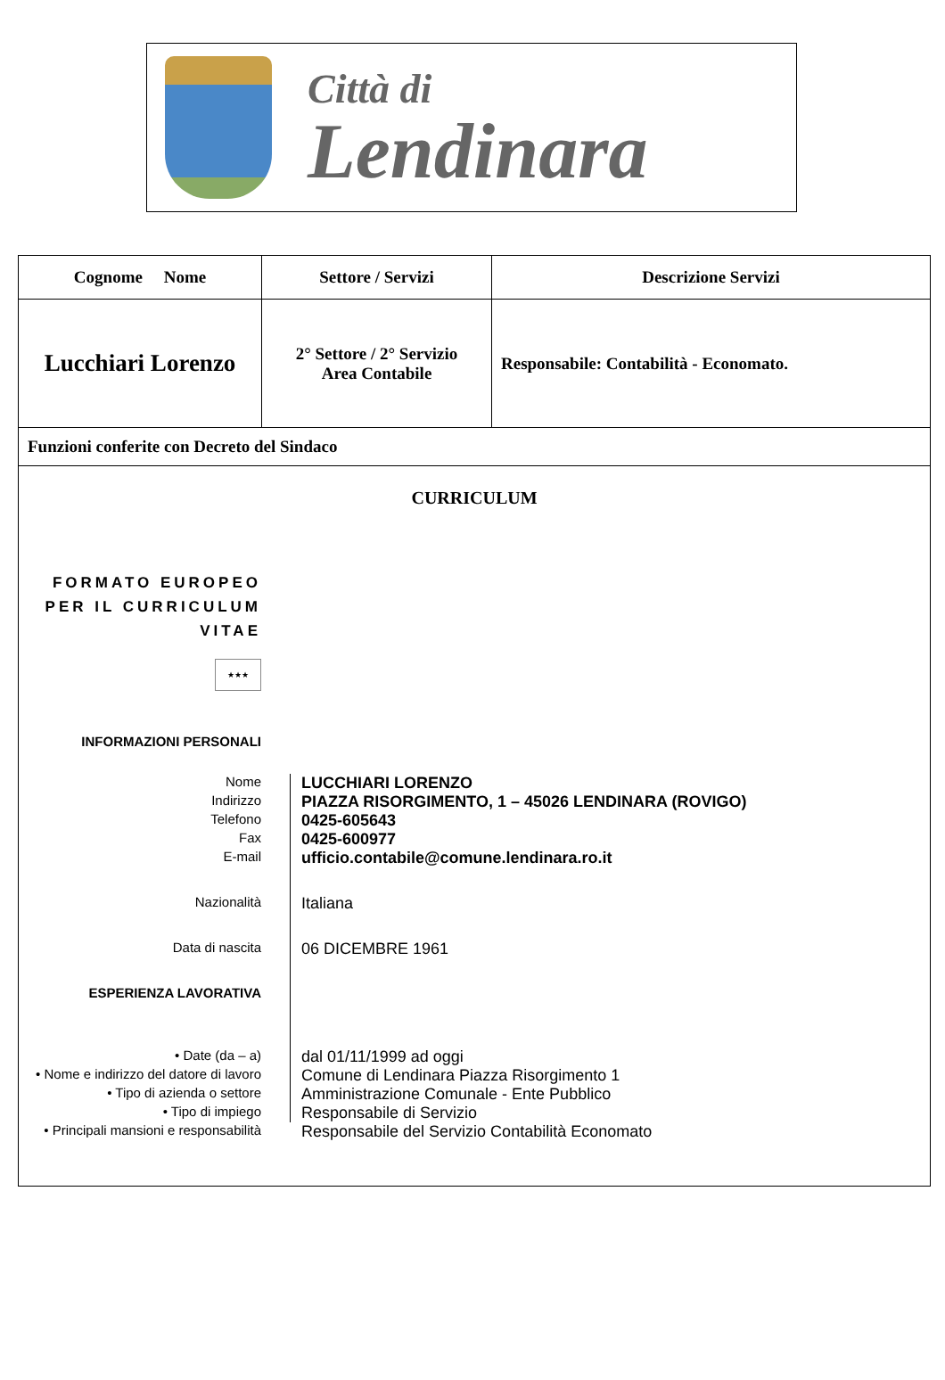Città di
Lendinara
| Cognome Nome | Settore / Servizi | Descrizione Servizi |
| --- | --- | --- |
| Lucchiari Lorenzo | 2° Settore / 2° Servizio Area Contabile | Responsabile: Contabilità - Economato. |
| Funzioni conferite con Decreto del Sindaco | | |
| CURRICULUM FORMATO EUROPEO PER IL CURRICULUM VITAE ★★★ INFORMAZIONI PERSONALI Nome LUCCHIARI LORENZO Indirizzo PIAZZA RISORGIMENTO, 1 – 45026 LENDINARA (ROVIGO) Telefono 0425-605643 Fax 0425-600977 E-mail ufficio.contabile@comune.lendinara.ro.it Nazionalità Italiana Data di nascita 06 DICEMBRE 1961 ESPERIENZA LAVORATIVA • Date (da – a) dal 01/11/1999 ad oggi • Nome e indirizzo del datore di lavoro Comune di Lendinara Piazza Risorgimento 1 • Tipo di azienda o settore Amministrazione Comunale - Ente Pubblico • Tipo di impiego Responsabile di Servizio • Principali mansioni e responsabilità Responsabile del Servizio Contabilità Economato | | |